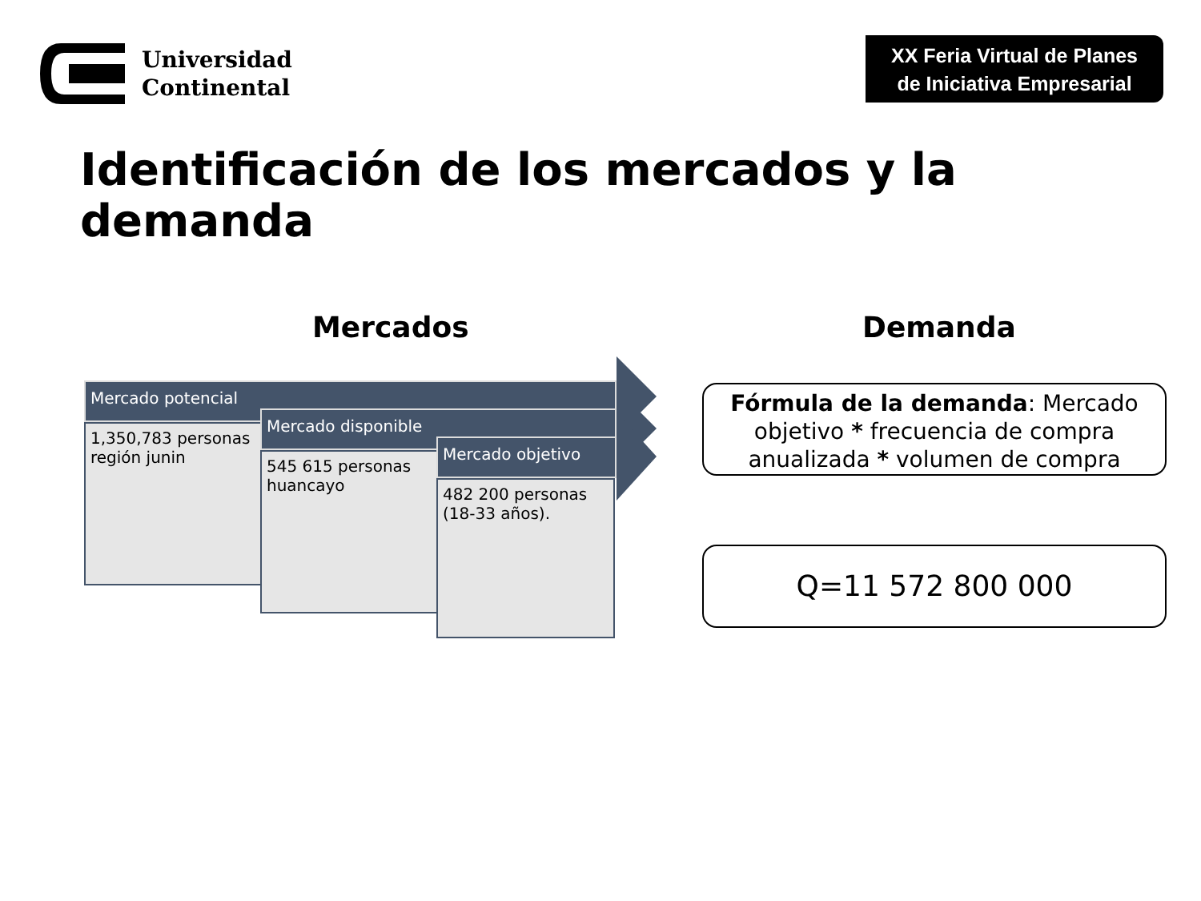Universidad
Continental
XX Feria Virtual de Planes
de Iniciativa Empresarial
Identificación de los mercados y la
demanda
Mercados Demanda
Mercado potencial
1,350,783 personas región junin
Mercado disponible
545 615 personas huancayo
Mercado objetivo
482 200 personas (18-33 años).
Fórmula de la demanda: Mercado objetivo * frecuencia de compra anualizada * volumen de compra
Q=11 572 800 000